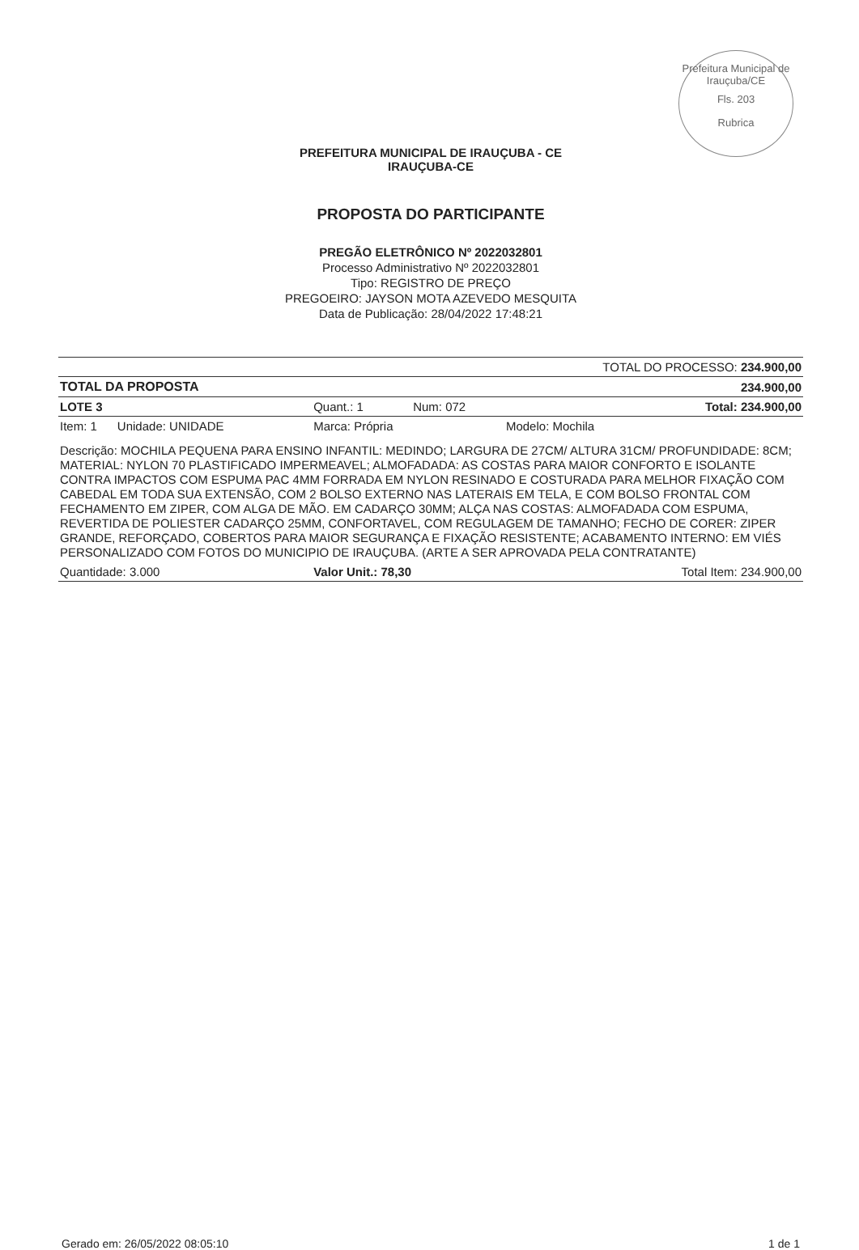Prefeitura Municipal de Irauçuba/CE
Fls. 203
Rubrica
PREFEITURA MUNICIPAL DE IRAUÇUBA - CE
IRAUÇUBA-CE
PROPOSTA DO PARTICIPANTE
PREGÃO ELETRÔNICO Nº 2022032801
Processo Administrativo Nº 2022032801
Tipo: REGISTRO DE PREÇO
PREGOEIRO: JAYSON MOTA AZEVEDO MESQUITA
Data de Publicação: 28/04/2022 17:48:21
| | | | TOTAL DO PROCESSO: 234.900,00 |
| TOTAL DA PROPOSTA | | | 234.900,00 |
| LOTE 3 | Quant.: 1 | Num: 072 | Total: 234.900,00 |
| Item: 1 Unidade: UNIDADE | Marca: Própria | | Modelo: Mochila |
| Descrição: MOCHILA PEQUENA PARA ENSINO INFANTIL: MEDINDO; LARGURA DE 27CM/ ALTURA 31CM/ PROFUNDIDADE: 8CM; MATERIAL: NYLON 70 PLASTIFICADO IMPERMEAVEL; ALMOFADADA: AS COSTAS PARA MAIOR CONFORTO E ISOLANTE CONTRA IMPACTOS COM ESPUMA PAC 4MM FORRADA EM NYLON RESINADO E COSTURADA PARA MELHOR FIXAÇÃO COM CABEDAL EM TODA SUA EXTENSÃO, COM 2 BOLSO EXTERNO NAS LATERAIS EM TELA, E COM BOLSO FRONTAL COM FECHAMENTO EM ZIPER, COM ALGA DE MÃO. EM CADARÇO 30MM; ALÇA NAS COSTAS: ALMOFADADA COM ESPUMA, REVERTIDA DE POLIESTER CADARÇO 25MM, CONFORTAVEL, COM REGULAGEM DE TAMANHO; FECHO DE CORER: ZIPER GRANDE, REFORÇADO, COBERTOS PARA MAIOR SEGURANÇA E FIXAÇÃO RESISTENTE; ACABAMENTO INTERNO: EM VIÉS PERSONALIZADO COM FOTOS DO MUNICIPIO DE IRAUÇUBA. (ARTE A SER APROVADA PELA CONTRATANTE) | | | |
| Quantidade: 3.000 | Valor Unit.: 78,30 | | Total Item: 234.900,00 |
Gerado em: 26/05/2022 08:05:10 1 de 1